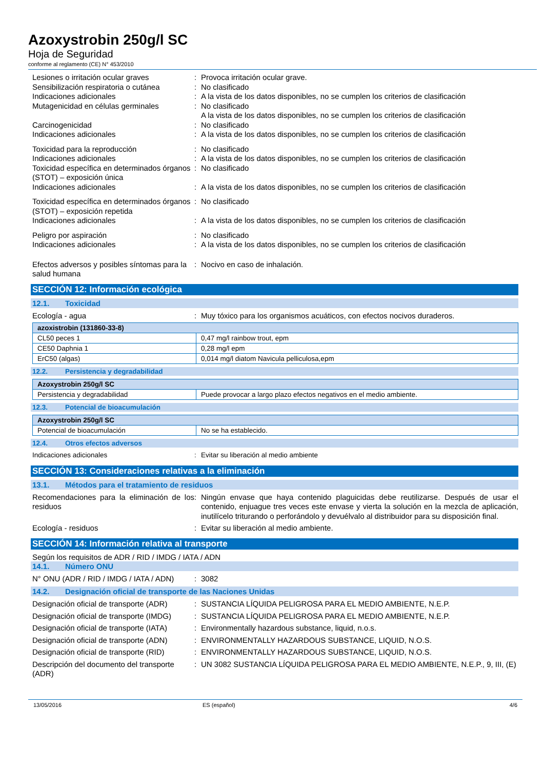Azoxystrobin 250g/l SC
Hoja de Seguridad
conforme al reglamento (CE) N° 453/2010
Lesiones o irritación ocular graves : Provoca irritación ocular grave.
Sensibilización respiratoria o cutánea
: No clasificado
Indicaciones adicionales : A la vista de los datos disponibles, no se cumplen los criterios de clasificación
Mutagenicidad en células germinales : No clasificado
A la vista de los datos disponibles, no se cumplen los criterios de clasificación
Carcinogenicidad : No clasificado
Indicaciones adicionales : A la vista de los datos disponibles, no se cumplen los criterios de clasificación
Toxicidad para la reproducción : No clasificado
Indicaciones adicionales : A la vista de los datos disponibles, no se cumplen los criterios de clasificación
Toxicidad específica en determinados órganos (STOT) – exposición única
: No clasificado
Indicaciones adicionales : A la vista de los datos disponibles, no se cumplen los criterios de clasificación
Toxicidad específica en determinados órganos (STOT) – exposición repetida
: No clasificado
Indicaciones adicionales : A la vista de los datos disponibles, no se cumplen los criterios de clasificación
Peligro por aspiración : No clasificado
Indicaciones adicionales : A la vista de los datos disponibles, no se cumplen los criterios de clasificación
Efectos adversos y posibles síntomas para la salud humana
: Nocivo en caso de inhalación.
SECCIÓN 12: Información ecológica
12.1. Toxicidad
Ecología - agua : Muy tóxico para los organismos acuáticos, con efectos nocivos duraderos.
| azoxistrobin (131860-33-8) | |
| --- | --- |
| CL50 peces 1 | 0,47 mg/l rainbow trout, epm |
| CE50 Daphnia 1 | 0,28 mg/l epm |
| ErC50 (algas) | 0,014 mg/l diatom Navicula pelliculosa,epm |
12.2. Persistencia y degradabilidad
| Azoxystrobin 250g/l SC | |
| --- | --- |
| Persistencia y degradabilidad | Puede provocar a largo plazo efectos negativos en el medio ambiente. |
12.3. Potencial de bioacumulación
| Azoxystrobin 250g/l SC | |
| --- | --- |
| Potencial de bioacumulación | No se ha establecido. |
12.4. Otros efectos adversos
Indicaciones adicionales : Evitar su liberación al medio ambiente
SECCIÓN 13: Consideraciones relativas a la eliminación
13.1. Métodos para el tratamiento de residuos
Recomendaciones para la eliminación de los residuos
: Ningún envase que haya contenido plaguicidas debe reutilizarse. Después de usar el contenido, enjuague tres veces este envase y vierta la solución en la mezcla de aplicación, inutilícelo triturando o perforándolo y devuélvalo al distribuidor para su disposición final.
Ecología - residuos : Evitar su liberación al medio ambiente.
SECCIÓN 14: Información relativa al transporte
Según los requisitos de ADR / RID / IMDG / IATA / ADN
14.1. Número ONU
N° ONU (ADR / RID / IMDG / IATA / ADN)
: 3082
14.2. Designación oficial de transporte de las Naciones Unidas
Designación oficial de transporte (ADR)
: SUSTANCIA LÍQUIDA PELIGROSA PARA EL MEDIO AMBIENTE, N.E.P.
Designación oficial de transporte (IMDG)
: SUSTANCIA LÍQUIDA PELIGROSA PARA EL MEDIO AMBIENTE, N.E.P.
Designación oficial de transporte (IATA)
: Environmentally hazardous substance, liquid, n.o.s.
Designación oficial de transporte (ADN)
: ENVIRONMENTALLY HAZARDOUS SUBSTANCE, LIQUID, N.O.S.
Designación oficial de transporte (RID)
: ENVIRONMENTALLY HAZARDOUS SUBSTANCE, LIQUID, N.O.S.
Descripción del documento del transporte (ADR)
: UN 3082 SUSTANCIA LÍQUIDA PELIGROSA PARA EL MEDIO AMBIENTE, N.E.P., 9, III, (E)
13/05/2016 ES (español) 4/6